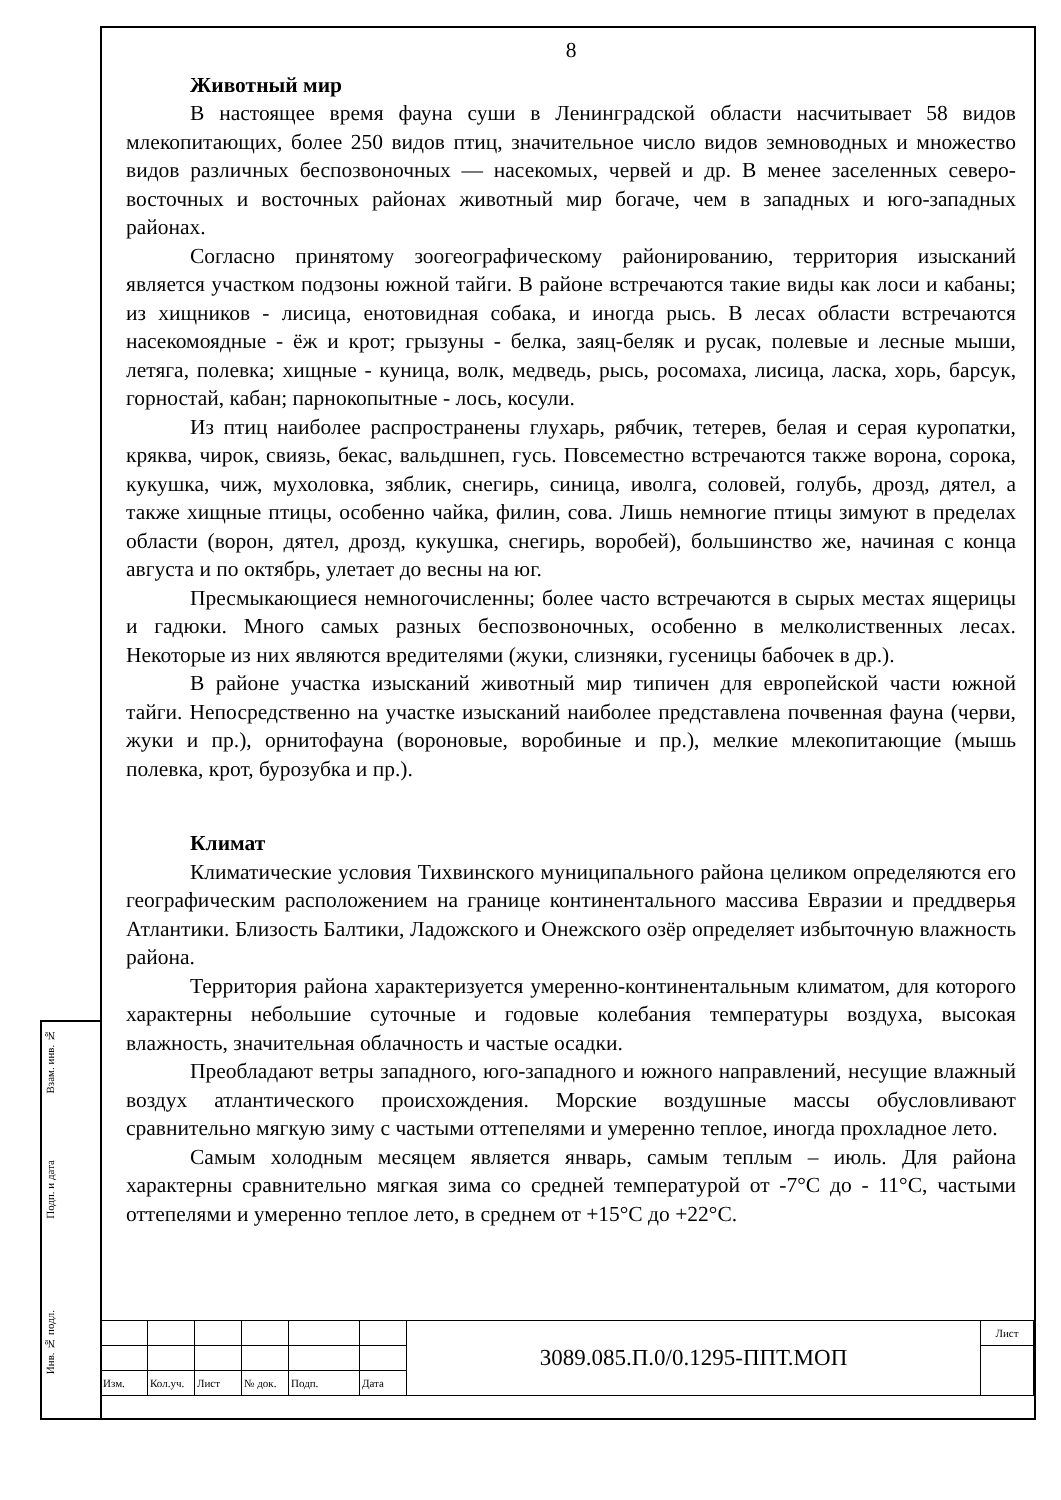Взам. инв. №
Подп. и дата
Инв. № подл.
8
Животный мир
В настоящее время фауна суши в Ленинградской области насчитывает 58 видов млекопитающих, более 250 видов птиц, значительное число видов земноводных и множество видов различных беспозвоночных — насекомых, червей и др. В менее заселенных северо-восточных и восточных районах животный мир богаче, чем в западных и юго-западных районах.
Согласно принятому зоогеографическому районированию, территория изысканий является участком подзоны южной тайги. В районе встречаются такие виды как лоси и кабаны; из хищников - лисица, енотовидная собака, и иногда рысь. В лесах области встречаются насекомоядные - ёж и крот; грызуны - белка, заяц-беляк и русак, полевые и лесные мыши, летяга, полевка; хищные - куница, волк, медведь, рысь, росомаха, лисица, ласка, хорь, барсук, горностай, кабан; парнокопытные - лось, косули.
Из птиц наиболее распространены глухарь, рябчик, тетерев, белая и серая куропатки, кряква, чирок, свиязь, бекас, вальдшнеп, гусь. Повсеместно встречаются также ворона, сорока, кукушка, чиж, мухоловка, зяблик, снегирь, синица, иволга, соловей, голубь, дрозд, дятел, а также хищные птицы, особенно чайка, филин, сова. Лишь немногие птицы зимуют в пределах области (ворон, дятел, дрозд, кукушка, снегирь, воробей), большинство же, начиная с конца августа и по октябрь, улетает до весны на юг.
Пресмыкающиеся немногочисленны; более часто встречаются в сырых местах ящерицы и гадюки. Много самых разных беспозвоночных, особенно в мелколиственных лесах. Некоторые из них являются вредителями (жуки, слизняки, гусеницы бабочек в др.).
В районе участка изысканий животный мир типичен для европейской части южной тайги. Непосредственно на участке изысканий наиболее представлена почвенная фауна (черви, жуки и пр.), орнитофауна (вороновые, воробиные и пр.), мелкие млекопитающие (мышь полевка, крот, бурозубка и пр.).
Климат
Климатические условия Тихвинского муниципального района целиком определяются его географическим расположением на границе континентального массива Евразии и преддверья Атлантики. Близость Балтики, Ладожского и Онежского озёр определяет избыточную влажность района.
Территория района характеризуется умеренно-континентальным климатом, для которого характерны небольшие суточные и годовые колебания температуры воздуха, высокая влажность, значительная облачность и частые осадки.
Преобладают ветры западного, юго-западного и южного направлений, несущие влажный воздух атлантического происхождения. Морские воздушные массы обусловливают сравнительно мягкую зиму с частыми оттепелями и умеренно теплое, иногда прохладное лето.
Самым холодным месяцем является январь, самым теплым – июль. Для района характерны сравнительно мягкая зима со средней температурой от -7°С до - 11°С, частыми оттепелями и умеренно теплое лето, в среднем от +15°С до +22°С.
| | | | | | | 3089.085.П.0/0.1295-ППТ.МОП | Лист |
| Изм. | Кол.уч. | Лист | № док. | Подп. | Дата | | |